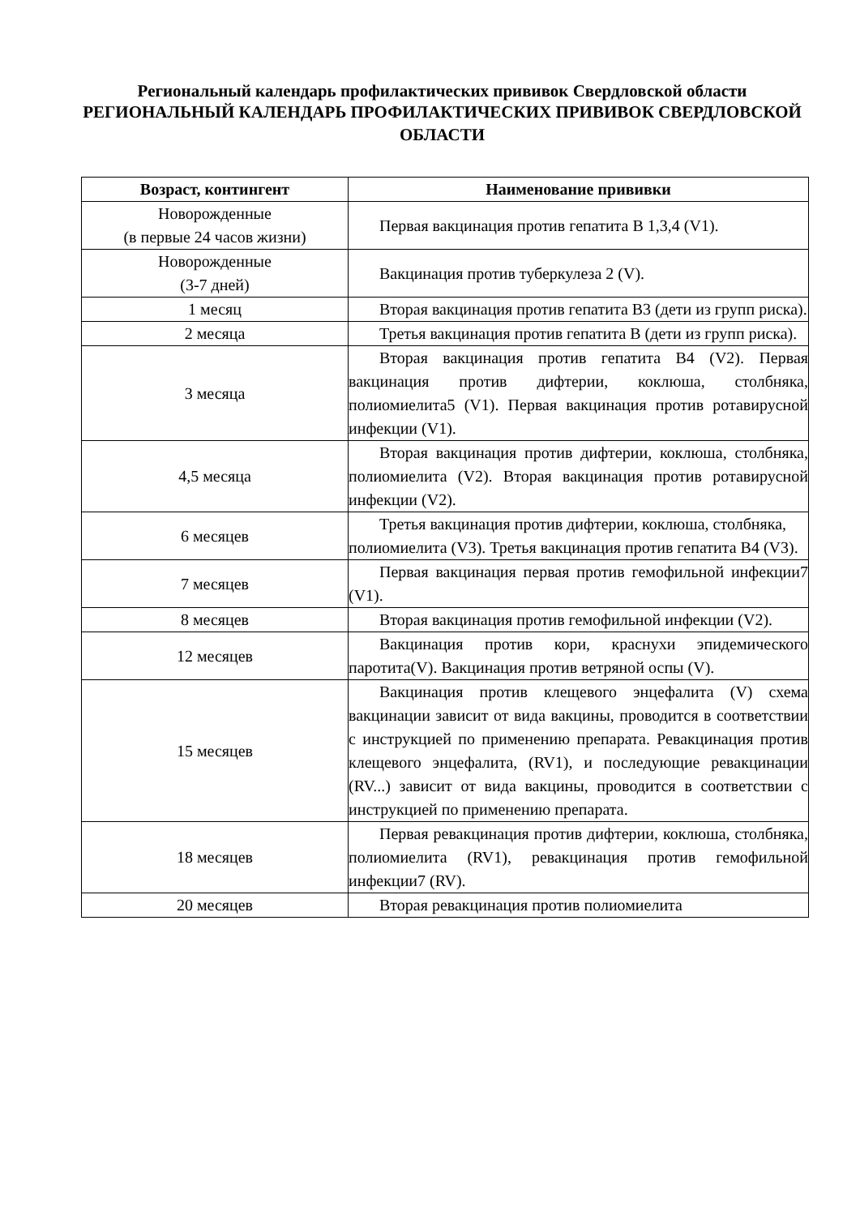Региональный календарь профилактических прививок Свердловской области
РЕГИОНАЛЬНЫЙ КАЛЕНДАРЬ ПРОФИЛАКТИЧЕСКИХ ПРИВИВОК СВЕРДЛОВСКОЙ ОБЛАСТИ
| Возраст, контингент | Наименование прививки |
| --- | --- |
| Новорожденные (в первые 24 часов жизни) | Первая вакцинация против гепатита В 1,3,4 (V1). |
| Новорожденные (3-7 дней) | Вакцинация против туберкулеза 2 (V). |
| 1 месяц | Вторая вакцинация против гепатита В3 (дети из групп риска). |
| 2 месяца | Третья вакцинация против гепатита В (дети из групп риска). |
| 3 месяца | Вторая вакцинация против гепатита В4 (V2). Первая вакцинация против дифтерии, коклюша, столбняка, полиомиелита5 (V1). Первая вакцинация против ротавирусной инфекции (V1). |
| 4,5 месяца | Вторая вакцинация против дифтерии, коклюша, столбняка, полиомиелита (V2). Вторая вакцинация против ротавирусной инфекции (V2). |
| 6 месяцев | Третья вакцинация против дифтерии, коклюша, столбняка, полиомиелита (V3). Третья вакцинация против гепатита В4 (V3). |
| 7 месяцев | Первая вакцинация первая против гемофильной инфекции7 (V1). |
| 8 месяцев | Вторая вакцинация против гемофильной инфекции (V2). |
| 12 месяцев | Вакцинация против кори, краснухи эпидемического паротита(V). Вакцинация против ветряной оспы (V). |
| 15 месяцев | Вакцинация против клещевого энцефалита (V) схема вакцинации зависит от вида вакцины, проводится в соответствии с инструкцией по применению препарата. Ревакцинация против клещевого энцефалита, (RV1), и последующие ревакцинации (RV...) зависит от вида вакцины, проводится в соответствии с инструкцией по применению препарата. |
| 18 месяцев | Первая ревакцинация против дифтерии, коклюша, столбняка, полиомиелита (RV1), ревакцинация против гемофильной инфекции7 (RV). |
| 20 месяцев | Вторая ревакцинация против полиомиелита |